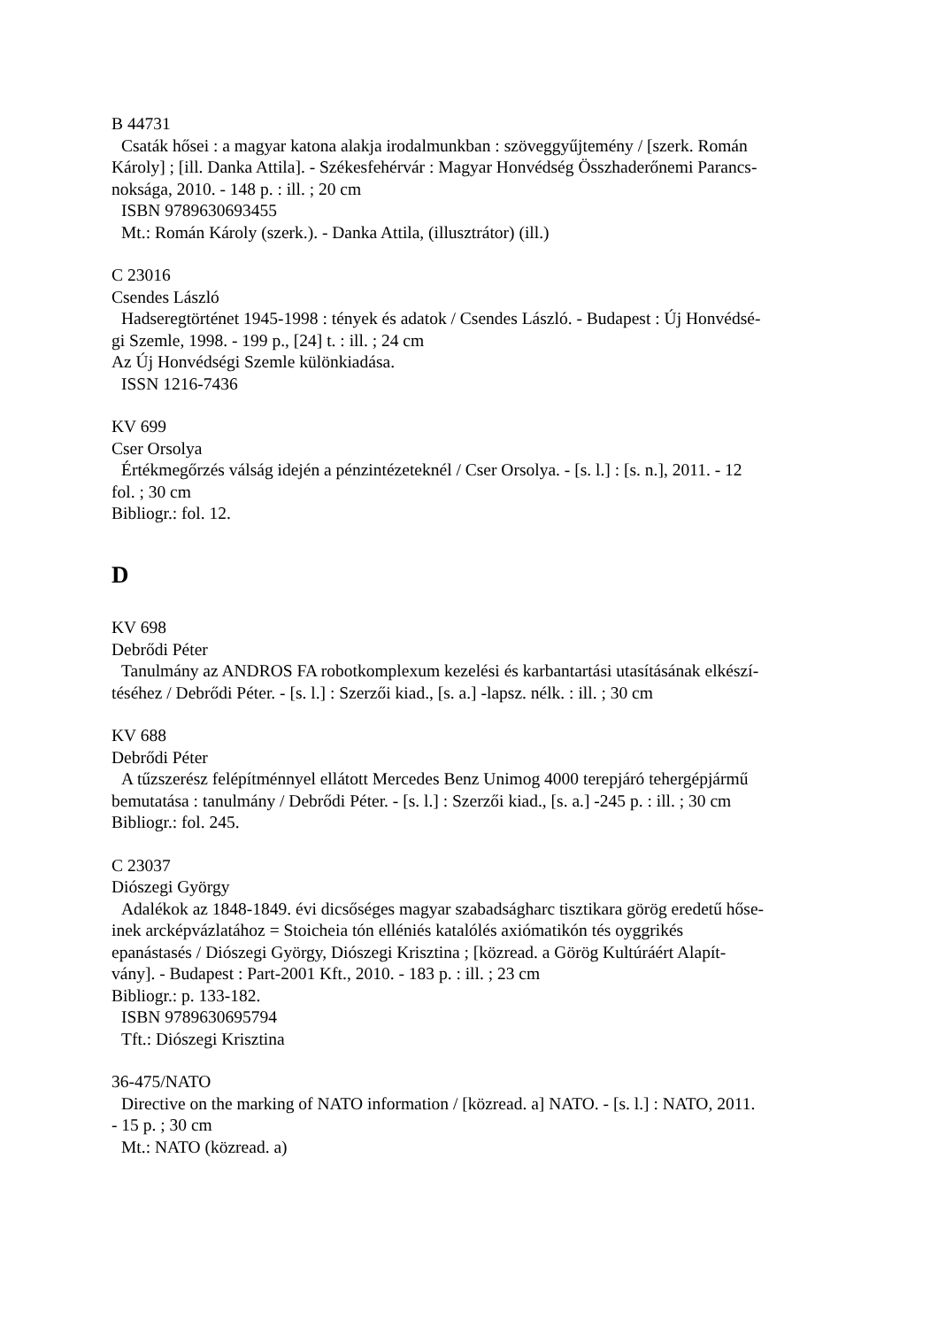B 44731
Csaták hősei : a magyar katona alakja irodalmunkban : szöveggyűjtemény / [szerk. Román
Károly] ; [ill. Danka Attila]. - Székesfehérvár : Magyar Honvédség Összhaderőnemi Parancs-
noksága, 2010. - 148 p. : ill. ; 20 cm
ISBN 9789630693455
Mt.: Román Károly (szerk.). - Danka Attila, (illusztrátor) (ill.)
C 23016
Csendes László
Hadseregtörténet 1945-1998 : tények és adatok / Csendes László. - Budapest : Új Honvédsé-
gi Szemle, 1998. - 199 p., [24] t. : ill. ; 24 cm
Az Új Honvédségi Szemle különkiadása.
ISSN 1216-7436
KV 699
Cser Orsolya
Értékmegőrzés válság idején a pénzintézeteknél / Cser Orsolya. - [s. l.] : [s. n.], 2011. - 12
fol. ; 30 cm
Bibliogr.: fol. 12.
D
KV 698
Debrődi Péter
Tanulmány az ANDROS FA robotkomplexum kezelési és karbantartási utasításának elkészí-
téséhez / Debrődi Péter. - [s. l.] : Szerzői kiad., [s. a.] -lapsz. nélk. : ill. ; 30 cm
KV 688
Debrődi Péter
A tűzszerész felépítménnyel ellátott Mercedes Benz Unimog 4000 terepjáró tehergépjármű
bemutatása : tanulmány / Debrődi Péter. - [s. l.] : Szerzői kiad., [s. a.] -245 p. : ill. ; 30 cm
Bibliogr.: fol. 245.
C 23037
Diószegi György
Adalékok az 1848-1849. évi dicsőséges magyar szabadságharc tisztikara görög eredetű hőse-
inek arcképvázlatához = Stoicheia tón elléniés katalólés axiómatikón tés oyggrikés
epanástasés / Diószegi György, Diószegi Krisztina ; [közread. a Görög Kultúráért Alapít-
vány]. - Budapest : Part-2001 Kft., 2010. - 183 p. : ill. ; 23 cm
Bibliogr.: p. 133-182.
ISBN 9789630695794
Tft.: Diószegi Krisztina
36-475/NATO
Directive on the marking of NATO information / [közread. a] NATO. - [s. l.] : NATO, 2011.
- 15 p. ; 30 cm
Mt.: NATO (közread. a)